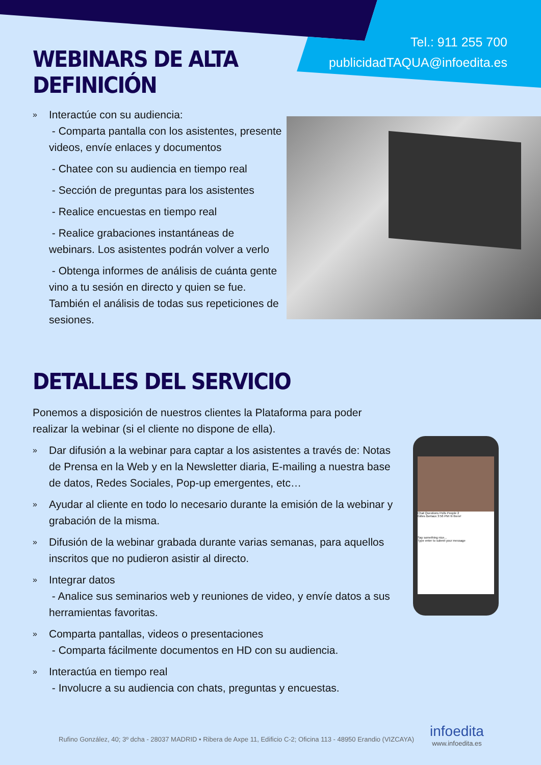Tel.: 911 255 700
publicidadTAQUA@infoedita.es
WEBINARS DE ALTA DEFINICIÓN
» Interactúe con su audiencia:
- Comparta pantalla con los asistentes, presente videos, envíe enlaces y documentos
- Chatee con su audiencia en tiempo real
- Sección de preguntas para los asistentes
- Realice encuestas en tiempo real
- Realice grabaciones instantáneas de webinars. Los asistentes podrán volver a verlo
- Obtenga informes de análisis de cuánta gente vino a tu sesión en directo y quien se fue. También el análisis de todas sus repeticiones de sesiones.
DETALLES DEL SERVICIO
Ponemos a disposición de nuestros clientes la Plataforma para poder realizar la webinar (si el cliente no dispone de ella).
» Dar difusión a la webinar para captar a los asistentes a través de: Notas de Prensa en la Web y en la Newsletter diaria, E-mailing a nuestra base de datos, Redes Sociales, Pop-up emergentes, etc…
» Ayudar al cliente en todo lo necesario durante la emisión de la webinar y grabación de la misma.
» Difusión de la webinar grabada durante varias semanas, para aquellos inscritos que no pudieron asistir al directo.
» Integrar datos
- Analice sus seminarios web y reuniones de video, y envíe datos a sus herramientas favoritas.
» Comparta pantallas, videos o presentaciones
- Comparta fácilmente documentos en HD con su audiencia.
» Interactúa en tiempo real
- Involucre a su audiencia con chats, preguntas y encuestas.
Chat Questions Polls People 2
Gilles Bertaux 3:56 PM Hi there!
Say something nice...
Type enter to submit your message
Rufino González, 40; 3º dcha - 28037 MADRID • Ribera de Axpe 11, Edificio C-2; Oficina 113 - 48950 Erandio (VIZCAYA)
infoedita
www.infoedita.es